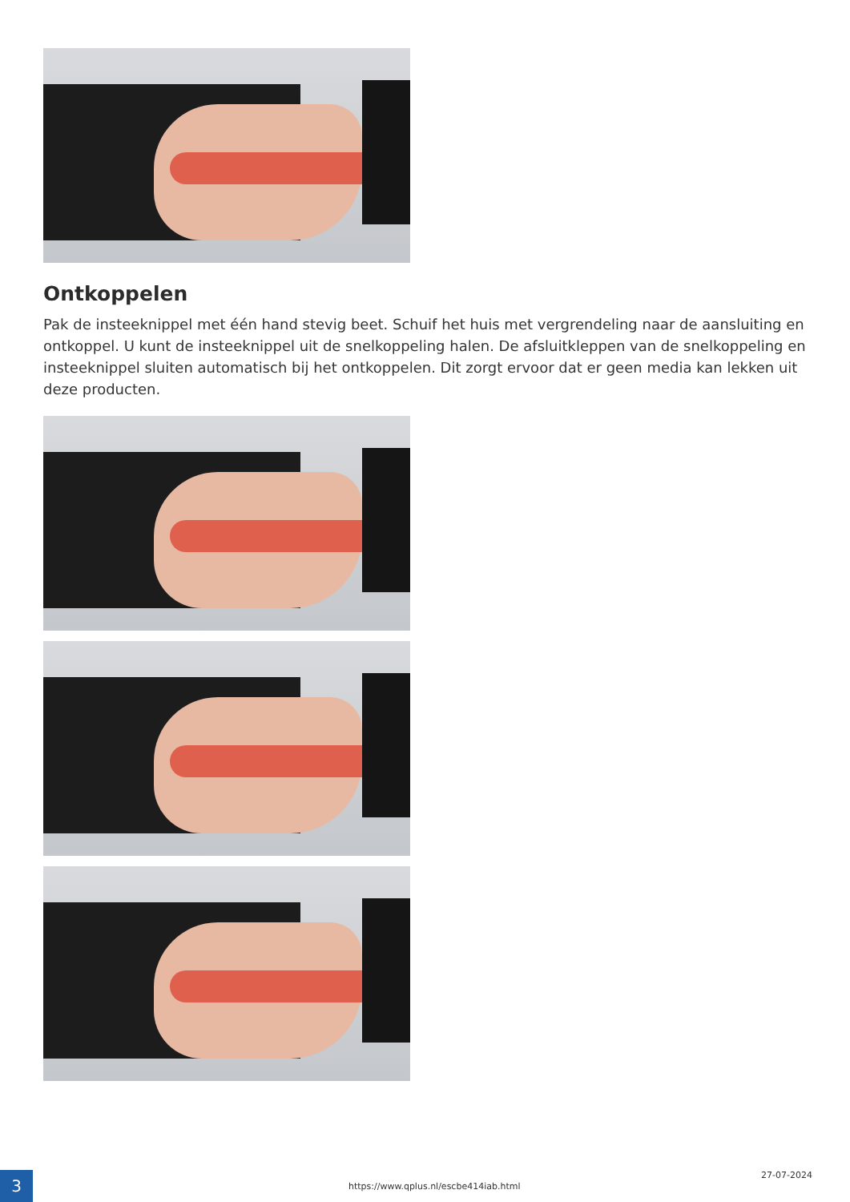Ontkoppelen
Pak de insteeknippel met één hand stevig beet. Schuif het huis met vergrendeling naar de aansluiting en ontkoppel. U kunt de insteeknippel uit de snelkoppeling halen. De afsluitkleppen van de snelkoppeling en insteeknippel sluiten automatisch bij het ontkoppelen. Dit zorgt ervoor dat er geen media kan lekken uit deze producten.
3
https://www.qplus.nl/escbe414iab.html
27-07-2024